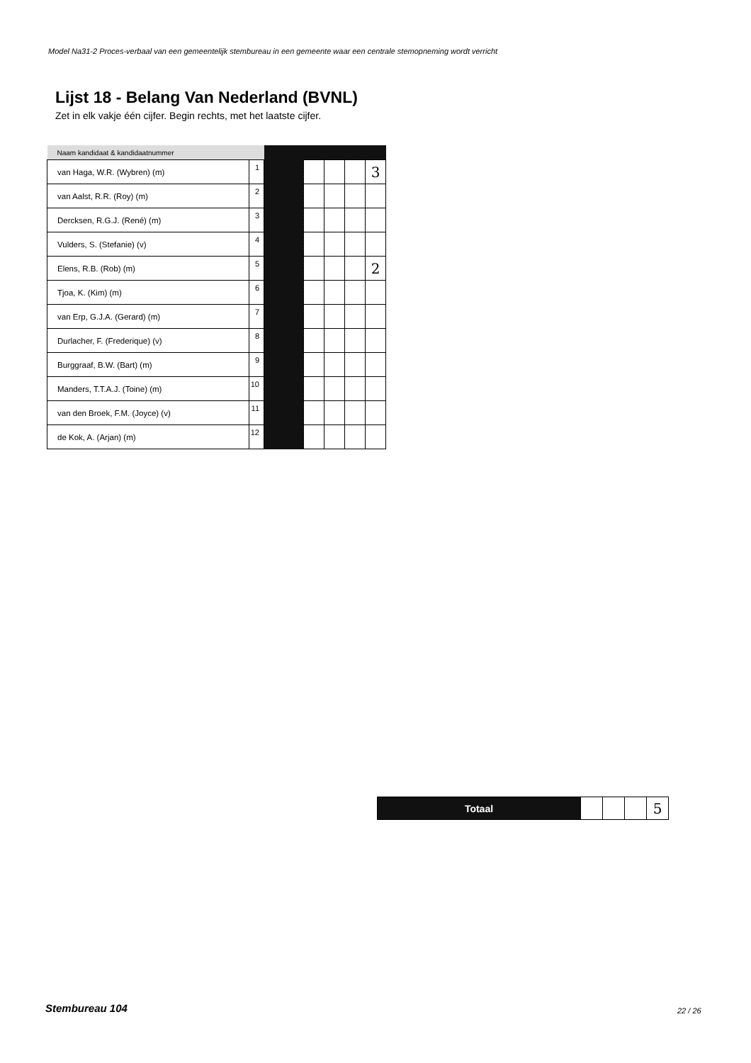Model Na31-2 Proces-verbaal van een gemeentelijk stembureau in een gemeente waar een centrale stemopneming wordt verricht
Lijst 18 - Belang Van Nederland (BVNL)
Zet in elk vakje één cijfer. Begin rechts, met het laatste cijfer.
| Naam kandidaat & kandidaatnummer | | | | | | |
| --- | --- | --- | --- | --- | --- | --- |
| van Haga, W.R. (Wybren) (m) | 1 | | | | | 3 |
| van Aalst, R.R. (Roy) (m) | 2 | | | | | |
| Dercksen, R.G.J. (René) (m) | 3 | | | | | |
| Vulders, S. (Stefanie) (v) | 4 | | | | | |
| Elens, R.B. (Rob) (m) | 5 | | | | | 2 |
| Tjoa, K. (Kim) (m) | 6 | | | | | |
| van Erp, G.J.A. (Gerard) (m) | 7 | | | | | |
| Durlacher, F. (Frederique) (v) | 8 | | | | | |
| Burggraaf, B.W. (Bart) (m) | 9 | | | | | |
| Manders, T.T.A.J. (Toine) (m) | 10 | | | | | |
| van den Broek, F.M. (Joyce) (v) | 11 | | | | | |
| de Kok, A. (Arjan) (m) | 12 | | | | | |
| Totaal | | | | 5 |
Stembureau 104 22 / 26